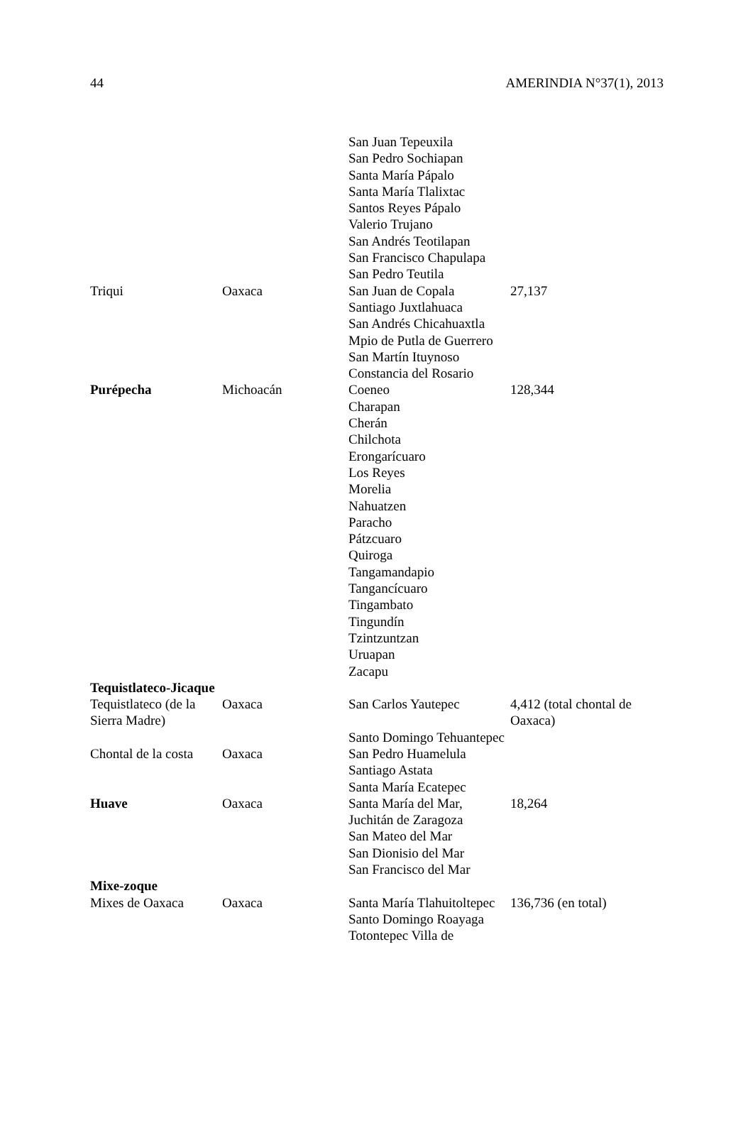44 AMERINDIA N°37(1), 2013
| | | San Juan Tepeuxila San Pedro Sochiapan Santa María Pápalo Santa María Tlalixtac Santos Reyes Pápalo Valerio Trujano San Andrés Teotilapan San Francisco Chapulapa San Pedro Teutila | |
| Triqui | Oaxaca | San Juan de Copala Santiago Juxtlahuaca San Andrés Chicahuaxtla Mpio de Putla de Guerrero San Martín Ituynoso Constancia del Rosario | 27,137 |
| Purépecha | Michoacán | Coeneo Charapan Cherán Chilchota Erongarícuaro Los Reyes Morelia Nahuatzen Paracho Pátzcuaro Quiroga Tangamandapio Tangancícuaro Tingambato Tingundín Tzintzuntzan Uruapan Zacapu | 128,344 |
| Tequistlateco-Jicaque | | | |
| Tequistlateco (de la Sierra Madre) | Oaxaca | San Carlos Yautepec | 4,412 (total chontal de Oaxaca) |
| | | Santo Domingo Tehuantepec | |
| Chontal de la costa | Oaxaca | San Pedro Huamelula Santiago Astata Santa María Ecatepec | |
| Huave | Oaxaca | Santa María del Mar, Juchitán de Zaragoza San Mateo del Mar San Dionisio del Mar San Francisco del Mar | 18,264 |
| Mixe-zoque | | | |
| Mixes de Oaxaca | Oaxaca | Santa María Tlahuitoltepec Santo Domingo Roayaga Totontepec Villa de | 136,736 (en total) |